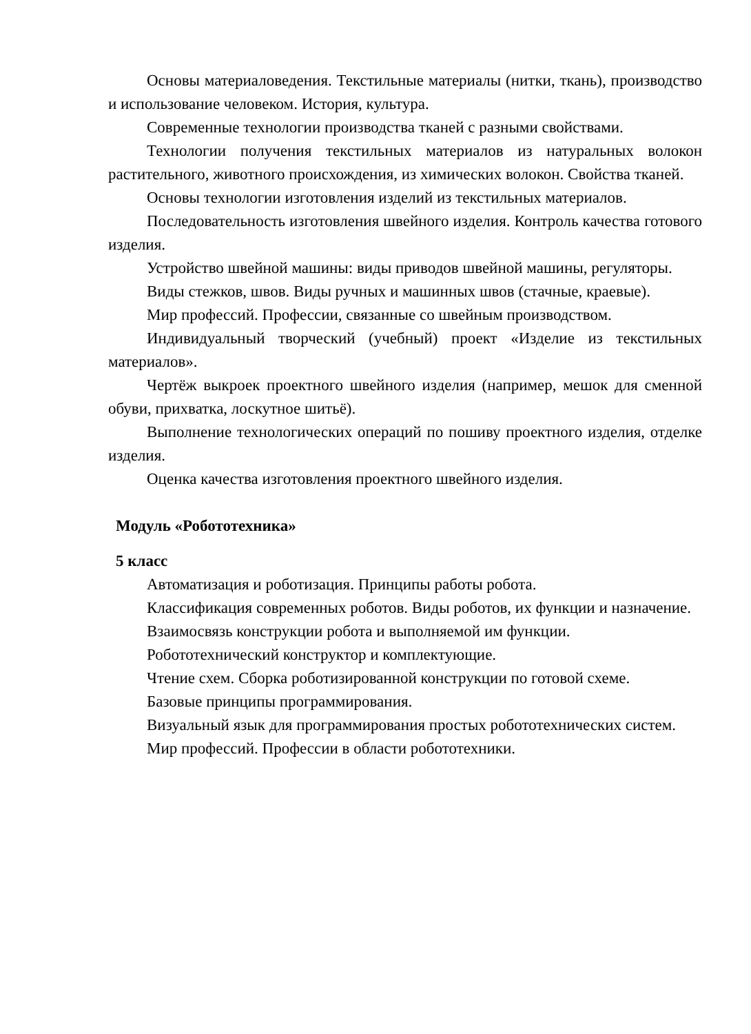Основы материаловедения. Текстильные материалы (нитки, ткань), производство и использование человеком. История, культура.
Современные технологии производства тканей с разными свойствами.
Технологии получения текстильных материалов из натуральных волокон растительного, животного происхождения, из химических волокон. Свойства тканей.
Основы технологии изготовления изделий из текстильных материалов.
Последовательность изготовления швейного изделия. Контроль качества готового изделия.
Устройство швейной машины: виды приводов швейной машины, регуляторы.
Виды стежков, швов. Виды ручных и машинных швов (стачные, краевые).
Мир профессий. Профессии, связанные со швейным производством.
Индивидуальный творческий (учебный) проект «Изделие из текстильных материалов».
Чертёж выкроек проектного швейного изделия (например, мешок для сменной обуви, прихватка, лоскутное шитьё).
Выполнение технологических операций по пошиву проектного изделия, отделке изделия.
Оценка качества изготовления проектного швейного изделия.
Модуль «Робототехника»
5 класс
Автоматизация и роботизация. Принципы работы робота.
Классификация современных роботов. Виды роботов, их функции и назначение.
Взаимосвязь конструкции робота и выполняемой им функции.
Робототехнический конструктор и комплектующие.
Чтение схем. Сборка роботизированной конструкции по готовой схеме.
Базовые принципы программирования.
Визуальный язык для программирования простых робототехнических систем.
Мир профессий. Профессии в области робототехники.